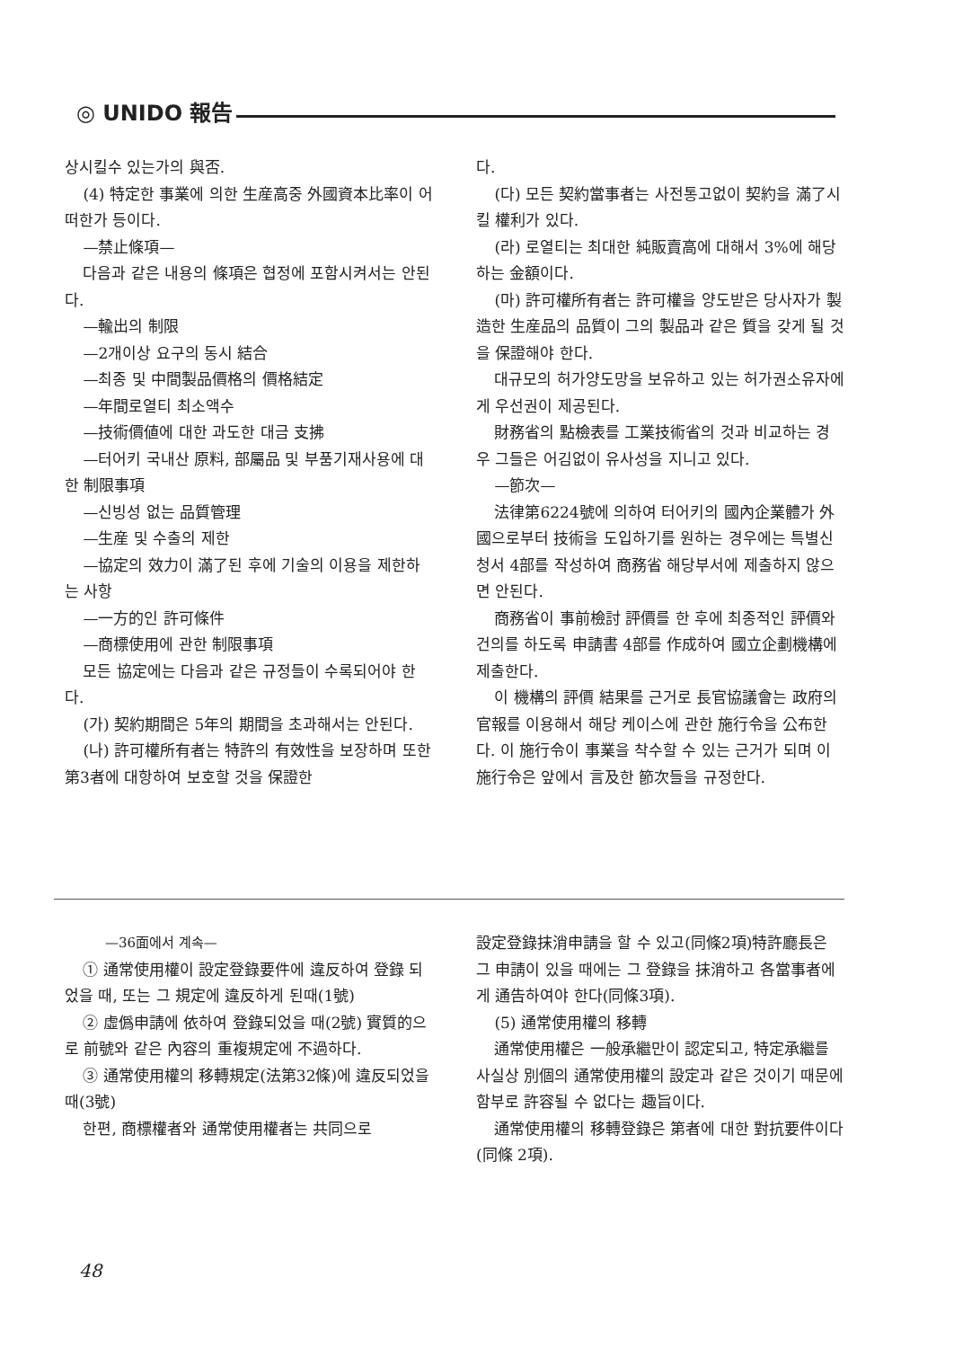◎ UNIDO 報告
상시킬수 있는가의 與否.
(4) 特定한 事業에 의한 生産高중 外國資本比率이 어떠한가 등이다.
—禁止條項—
다음과 같은 내용의 條項은 협정에 포함시켜서는 안된다.
—輸出의 制限
—2개이상 요구의 동시 結合
—최종 및 中間製品價格의 價格結定
—年間로열티 최소액수
—技術價値에 대한 과도한 대금 支拂
—터어키 국내산 原料, 部屬品 및 부품기재사용에 대한 制限事項
—신빙성 없는 品質管理
—生産 및 수출의 제한
—協定의 效力이 滿了된 후에 기술의 이용을 제한하는 사항
—一方的인 許可條件
—商標使用에 관한 制限事項
모든 協定에는 다음과 같은 규정들이 수록되어야 한다.
(가) 契約期間은 5年의 期間을 초과해서는 안된다.
(나) 許可權所有者는 特許의 有效性을 보장하며 또한 第3者에 대항하여 보호할 것을 保證한
다.
(다) 모든 契約當事者는 사전통고없이 契約을 滿了시킬 權利가 있다.
(라) 로열티는 최대한 純販賣高에 대해서 3%에 해당하는 金額이다.
(마) 許可權所有者는 許可權을 양도받은 당사자가 製造한 生産品의 品質이 그의 製品과 같은 質을 갖게 될 것을 保證해야 한다.
대규모의 허가양도망을 보유하고 있는 허가권소유자에게 우선권이 제공된다.
財務省의 點檢表를 工業技術省의 것과 비교하는 경우 그들은 어김없이 유사성을 지니고 있다.
—節次—
法律第6224號에 의하여 터어키의 國內企業體가 外國으로부터 技術을 도입하기를 원하는 경우에는 특별신청서 4部를 작성하여 商務省 해당부서에 제출하지 않으면 안된다.
商務省이 事前檢討 評價를 한 후에 최종적인 評價와 건의를 하도록 申請書 4部를 作成하여 國立企劃機構에 제출한다.
이 機構의 評價 結果를 근거로 長官協議會는 政府의 官報를 이용해서 해당 케이스에 관한 施行令을 公布한다. 이 施行令이 事業을 착수할 수 있는 근거가 되며 이 施行令은 앞에서 言及한 節次들을 규정한다.
—36面에서 계속—
① 通常使用權이 設定登錄要件에 違反하여 登錄 되었을 때, 또는 그 規定에 違反하게 된때(1號)
② 虛僞申請에 依하여 登錄되었을 때(2號) 實質的으로 前號와 같은 內容의 重複規定에 不過하다.
③ 通常使用權의 移轉規定(法第32條)에 違反되었을 때(3號)
한편, 商標權者와 通常使用權者는 共同으로
設定登錄抹消申請을 할 수 있고(同條2項)特許廳長은 그 申請이 있을 때에는 그 登錄을 抹消하고 各當事者에게 通告하여야 한다(同條3項).
(5) 通常使用權의 移轉
通常使用權은 一般承繼만이 認定되고, 特定承繼를 사실상 別個의 通常使用權의 設定과 같은 것이기 때문에 함부로 許容될 수 없다는 趣旨이다.
通常使用權의 移轉登錄은 第者에 대한 對抗要件이다(同條 2項).
48